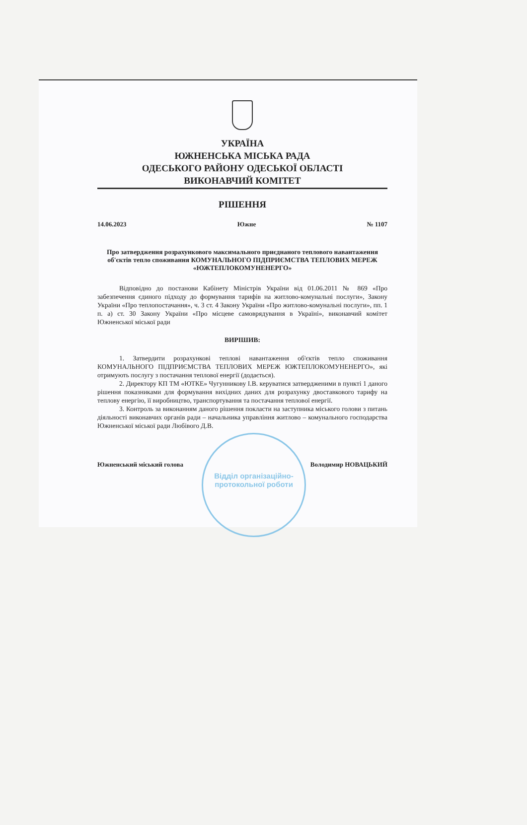УКРАЇНА
ЮЖНЕНСЬКА МІСЬКА РАДА
ОДЕСЬКОГО РАЙОНУ ОДЕСЬКОЇ ОБЛАСТІ
ВИКОНАВЧИЙ КОМІТЕТ
РІШЕННЯ
14.06.2023 Южне № 1107
Про затвердження розрахункового максимального приєднаного теплового навантаження об'єктів тепло споживання КОМУНАЛЬНОГО ПІДПРИЄМСТВА ТЕПЛОВИХ МЕРЕЖ «ЮЖТЕПЛОКОМУНЕНЕРГО»
Відповідно до постанови Кабінету Міністрів України від 01.06.2011 № 869 «Про забезпечення єдиного підходу до формування тарифів на житлово-комунальні послуги», Закону України «Про теплопостачання», ч. 3 ст. 4 Закону України «Про житлово-комунальні послуги», пп. 1 п. а) ст. 30 Закону України «Про місцеве самоврядування в Україні», виконавчий комітет Южненської міської ради
ВИРІШИВ:
1. Затвердити розрахункові теплові навантаження об'єктів тепло споживання КОМУНАЛЬНОГО ПІДПРИЄМСТВА ТЕПЛОВИХ МЕРЕЖ ЮЖТЕПЛОКОМУНЕНЕРГО», які отримують послугу з постачання теплової енергії (додається).
2. Директору КП ТМ «ЮТКЕ» Чугунникову І.В. керуватися затвердженими в пункті 1 даного рішення показниками для формування вихідних даних для розрахунку двоставкового тарифу на теплову енергію, її виробництво, транспортування та постачання теплової енергії.
3. Контроль за виконанням даного рішення покласти на заступника міського голови з питань діяльності виконавчих органів ради – начальника управління житлово – комунального господарства Южненської міської ради Любівого Д.В.
Южненський міський голова Володимир НОВАЦЬКИЙ
Відділ організаційно-протокольної роботи